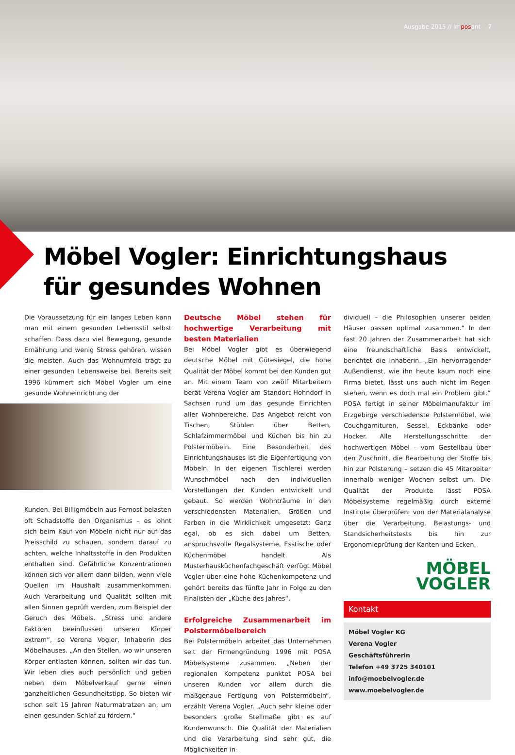Ausgabe 2015 // imposant 7
Möbel Vogler: Einrichtungshaus
für gesundes Wohnen
Die Voraussetzung für ein langes Leben kann man mit einem gesunden Lebensstil selbst schaffen. Dass dazu viel Bewegung, gesunde Ernährung und wenig Stress gehören, wissen die meisten. Auch das Wohnumfeld trägt zu einer gesunden Lebensweise bei. Bereits seit 1996 kümmert sich Möbel Vogler um eine gesunde Wohneinrichtung der
Kunden. Bei Billigmöbeln aus Fernost belasten oft Schadstoffe den Organismus – es lohnt sich beim Kauf von Möbeln nicht nur auf das Preisschild zu schauen, sondern darauf zu achten, welche Inhaltsstoffe in den Produkten enthalten sind. Gefährliche Konzentrationen können sich vor allem dann bilden, wenn viele Quellen im Haushalt zusammenkommen. Auch Verarbeitung und Qualität sollten mit allen Sinnen geprüft werden, zum Beispiel der Geruch des Möbels. „Stress und andere Faktoren beeinflussen unseren Körper extrem“, so Verena Vogler, Inhaberin des Möbelhauses. „An den Stellen, wo wir unseren Körper entlasten können, sollten wir das tun. Wir leben dies auch persönlich und geben neben dem Möbelverkauf gerne einen ganzheitlichen Gesundheitstipp. So bieten wir schon seit 15 Jahren Naturmatratzen an, um einen gesunden Schlaf zu fördern.“
Deutsche Möbel stehen für hochwertige Verarbeitung mit besten Materialien
Bei Möbel Vogler gibt es überwiegend deutsche Möbel mit Gütesiegel, die hohe Qualität der Möbel kommt bei den Kunden gut an. Mit einem Team von zwölf Mitarbeitern berät Verena Vogler am Standort Hohndorf in Sachsen rund um das gesunde Einrichten aller Wohnbereiche. Das Angebot reicht von Tischen, Stühlen über Betten, Schlafzimmermöbel und Küchen bis hin zu Polstermöbeln. Eine Besonderheit des Einrichtungshauses ist die Eigenfertigung von Möbeln. In der eigenen Tischlerei werden Wunschmöbel nach den individuellen Vorstellungen der Kunden entwickelt und gebaut. So werden Wohnträume in den verschiedensten Materialien, Größen und Farben in die Wirklichkeit umgesetzt: Ganz egal, ob es sich dabei um Betten, anspruchsvolle Regalsysteme, Esstische oder Küchenmöbel handelt. Als Musterhausküchenfachgeschäft verfügt Möbel Vogler über eine hohe Küchenkompetenz und gehört bereits das fünfte Jahr in Folge zu den Finalisten der „Küche des Jahres“.
Erfolgreiche Zusammenarbeit im Polstermöbelbereich
Bei Polstermöbeln arbeitet das Unternehmen seit der Firmengründung 1996 mit POSA Möbelsysteme zusammen. „Neben der regionalen Kompetenz punktet POSA bei unseren Kunden vor allem durch die maßgenaue Fertigung von Polstermöbeln“, erzählt Verena Vogler. „Auch sehr kleine oder besonders große Stellmaße gibt es auf Kundenwunsch. Die Qualität der Materialien und die Verarbeitung sind sehr gut, die Möglichkeiten in-
dividuell – die Philosophien unserer beiden Häuser passen optimal zusammen.“ In den fast 20 Jahren der Zusammenarbeit hat sich eine freundschaftliche Basis entwickelt, berichtet die Inhaberin. „Ein hervorragender Außendienst, wie ihn heute kaum noch eine Firma bietet, lässt uns auch nicht im Regen stehen, wenn es doch mal ein Problem gibt.“ POSA fertigt in seiner Möbelmanufaktur im Erzgebirge verschiedenste Polstermöbel, wie Couchgarnituren, Sessel, Eckbänke oder Hocker. Alle Herstellungsschritte der hochwertigen Möbel – vom Gestellbau über den Zuschnitt, die Bearbeitung der Stoffe bis hin zur Polsterung – setzen die 45 Mitarbeiter innerhalb weniger Wochen selbst um. Die Qualität der Produkte lässt POSA Möbelsysteme regelmäßig durch externe Institute überprüfen: von der Materialanalyse über die Verarbeitung, Belastungs- und Standsicherheitstests bis hin zur Ergonomieprüfung der Kanten und Ecken.
MÖBEL
VOGLER
Kontakt
Möbel Vogler KG
Verena Vogler
Geschäftsführerin
Telefon +49 3725 340101
info@moebelvogler.de
www.moebelvogler.de